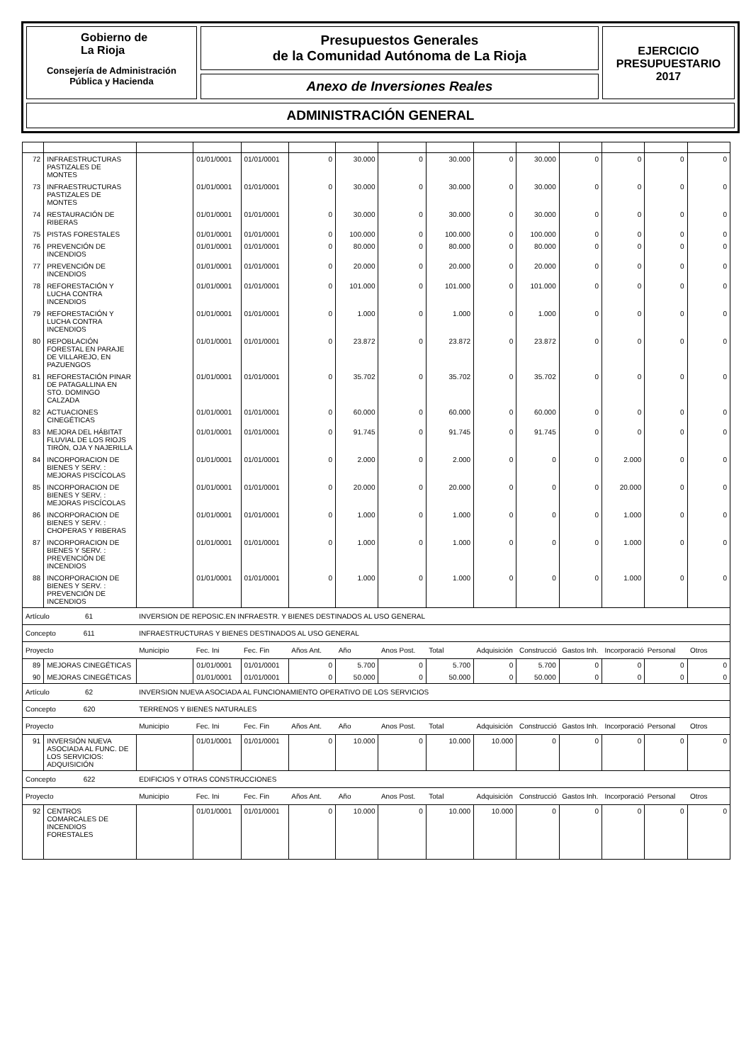Gobierno de
La Rioja
Consejería de Administración
Pública y Hacienda
Presupuestos Generales
de la Comunidad Autónoma de La Rioja
Anexo de Inversiones Reales
EJERCICIO
PRESUPUESTARIO
2017
ADMINISTRACIÓN GENERAL
| 72 | INFRAESTRUCTURAS PASTIZALES DE MONTES | | 01/01/0001 | 01/01/0001 | 0 | 30.000 | 0 | 30.000 | 0 | 30.000 | 0 | 0 | 0 | 0 |
| 73 | INFRAESTRUCTURAS PASTIZALES DE MONTES | | 01/01/0001 | 01/01/0001 | 0 | 30.000 | 0 | 30.000 | 0 | 30.000 | 0 | 0 | 0 | 0 |
| 74 | RESTAURACIÓN DE RIBERAS | | 01/01/0001 | 01/01/0001 | 0 | 30.000 | 0 | 30.000 | 0 | 30.000 | 0 | 0 | 0 | 0 |
| 75 | PISTAS FORESTALES | | 01/01/0001 | 01/01/0001 | 0 | 100.000 | 0 | 100.000 | 0 | 100.000 | 0 | 0 | 0 | 0 |
| 76 | PREVENCIÓN DE INCENDIOS | | 01/01/0001 | 01/01/0001 | 0 | 80.000 | 0 | 80.000 | 0 | 80.000 | 0 | 0 | 0 | 0 |
| 77 | PREVENCIÓN DE INCENDIOS | | 01/01/0001 | 01/01/0001 | 0 | 20.000 | 0 | 20.000 | 0 | 20.000 | 0 | 0 | 0 | 0 |
| 78 | REFORESTACIÓN Y LUCHA CONTRA INCENDIOS | | 01/01/0001 | 01/01/0001 | 0 | 101.000 | 0 | 101.000 | 0 | 101.000 | 0 | 0 | 0 | 0 |
| 79 | REFORESTACIÓN Y LUCHA CONTRA INCENDIOS | | 01/01/0001 | 01/01/0001 | 0 | 1.000 | 0 | 1.000 | 0 | 1.000 | 0 | 0 | 0 | 0 |
| 80 | REPOBLACIÓN FORESTAL EN PARAJE DE VILLAREJO, EN PAZUENGOS | | 01/01/0001 | 01/01/0001 | 0 | 23.872 | 0 | 23.872 | 0 | 23.872 | 0 | 0 | 0 | 0 |
| 81 | REFORESTACIÓN PINAR DE PATAGALLINA EN STO. DOMINGO CALZADA | | 01/01/0001 | 01/01/0001 | 0 | 35.702 | 0 | 35.702 | 0 | 35.702 | 0 | 0 | 0 | 0 |
| 82 | ACTUACIONES CINEGÉTICAS | | 01/01/0001 | 01/01/0001 | 0 | 60.000 | 0 | 60.000 | 0 | 60.000 | 0 | 0 | 0 | 0 |
| 83 | MEJORA DEL HÁBITAT FLUVIAL DE LOS RIOJS TIRÓN, OJA Y NAJERILLA | | 01/01/0001 | 01/01/0001 | 0 | 91.745 | 0 | 91.745 | 0 | 91.745 | 0 | 0 | 0 | 0 |
| 84 | INCORPORACION DE BIENES Y SERV. : MEJORAS PISCÍCOLAS | | 01/01/0001 | 01/01/0001 | 0 | 2.000 | 0 | 2.000 | 0 | 0 | 0 | 2.000 | 0 | 0 |
| 85 | INCORPORACION DE BIENES Y SERV. : MEJORAS PISCÍCOLAS | | 01/01/0001 | 01/01/0001 | 0 | 20.000 | 0 | 20.000 | 0 | 0 | 0 | 20.000 | 0 | 0 |
| 86 | INCORPORACION DE BIENES Y SERV. : CHOPERAS Y RIBERAS | | 01/01/0001 | 01/01/0001 | 0 | 1.000 | 0 | 1.000 | 0 | 0 | 0 | 1.000 | 0 | 0 |
| 87 | INCORPORACION DE BIENES Y SERV. : PREVENCIÓN DE INCENDIOS | | 01/01/0001 | 01/01/0001 | 0 | 1.000 | 0 | 1.000 | 0 | 0 | 0 | 1.000 | 0 | 0 |
| 88 | INCORPORACION DE BIENES Y SERV. : PREVENCIÓN DE INCENDIOS | | 01/01/0001 | 01/01/0001 | 0 | 1.000 | 0 | 1.000 | 0 | 0 | 0 | 1.000 | 0 | 0 |
| Artículo 61 | | INVERSION DE REPOSIC.EN INFRAESTR. Y BIENES DESTINADOS AL USO GENERAL | | | | | | | | | | | | |
| Concepto 611 | | INFRAESTRUCTURAS Y BIENES DESTINADOS AL USO GENERAL | | | | | | | | | | | | |
| Proyecto | | Municipio | Fec. Ini | Fec. Fin | Años Ant. | Año | Anos Post. | Total | Adquisición | Construcció | Gastos Inh. | Incorporació | Personal | Otros |
| 89 | MEJORAS CINEGÉTICAS | | 01/01/0001 | 01/01/0001 | 0 | 5.700 | 0 | 5.700 | 0 | 5.700 | 0 | 0 | 0 | 0 |
| 90 | MEJORAS CINEGÉTICAS | | 01/01/0001 | 01/01/0001 | 0 | 50.000 | 0 | 50.000 | 0 | 50.000 | 0 | 0 | 0 | 0 |
| Artículo 62 | | INVERSION NUEVA ASOCIADA AL FUNCIONAMIENTO OPERATIVO DE LOS SERVICIOS | | | | | | | | | | | | |
| Concepto 620 | | TERRENOS Y BIENES NATURALES | | | | | | | | | | | | |
| Proyecto | | Municipio | Fec. Ini | Fec. Fin | Años Ant. | Año | Anos Post. | Total | Adquisición | Construcció | Gastos Inh. | Incorporació | Personal | Otros |
| 91 | INVERSIÓN NUEVA ASOCIADA AL FUNC. DE LOS SERVICIOS: ADQUISICIÓN | | 01/01/0001 | 01/01/0001 | 0 | 10.000 | 0 | 10.000 | 10.000 | 0 | 0 | 0 | 0 | 0 |
| Concepto 622 | | EDIFICIOS Y OTRAS CONSTRUCCIONES | | | | | | | | | | | | |
| Proyecto | | Municipio | Fec. Ini | Fec. Fin | Años Ant. | Año | Anos Post. | Total | Adquisición | Construcció | Gastos Inh. | Incorporació | Personal | Otros |
| 92 | CENTROS COMARCALES DE INCENDIOS FORESTALES | | 01/01/0001 | 01/01/0001 | 0 | 10.000 | 0 | 10.000 | 10.000 | 0 | 0 | 0 | 0 | 0 |